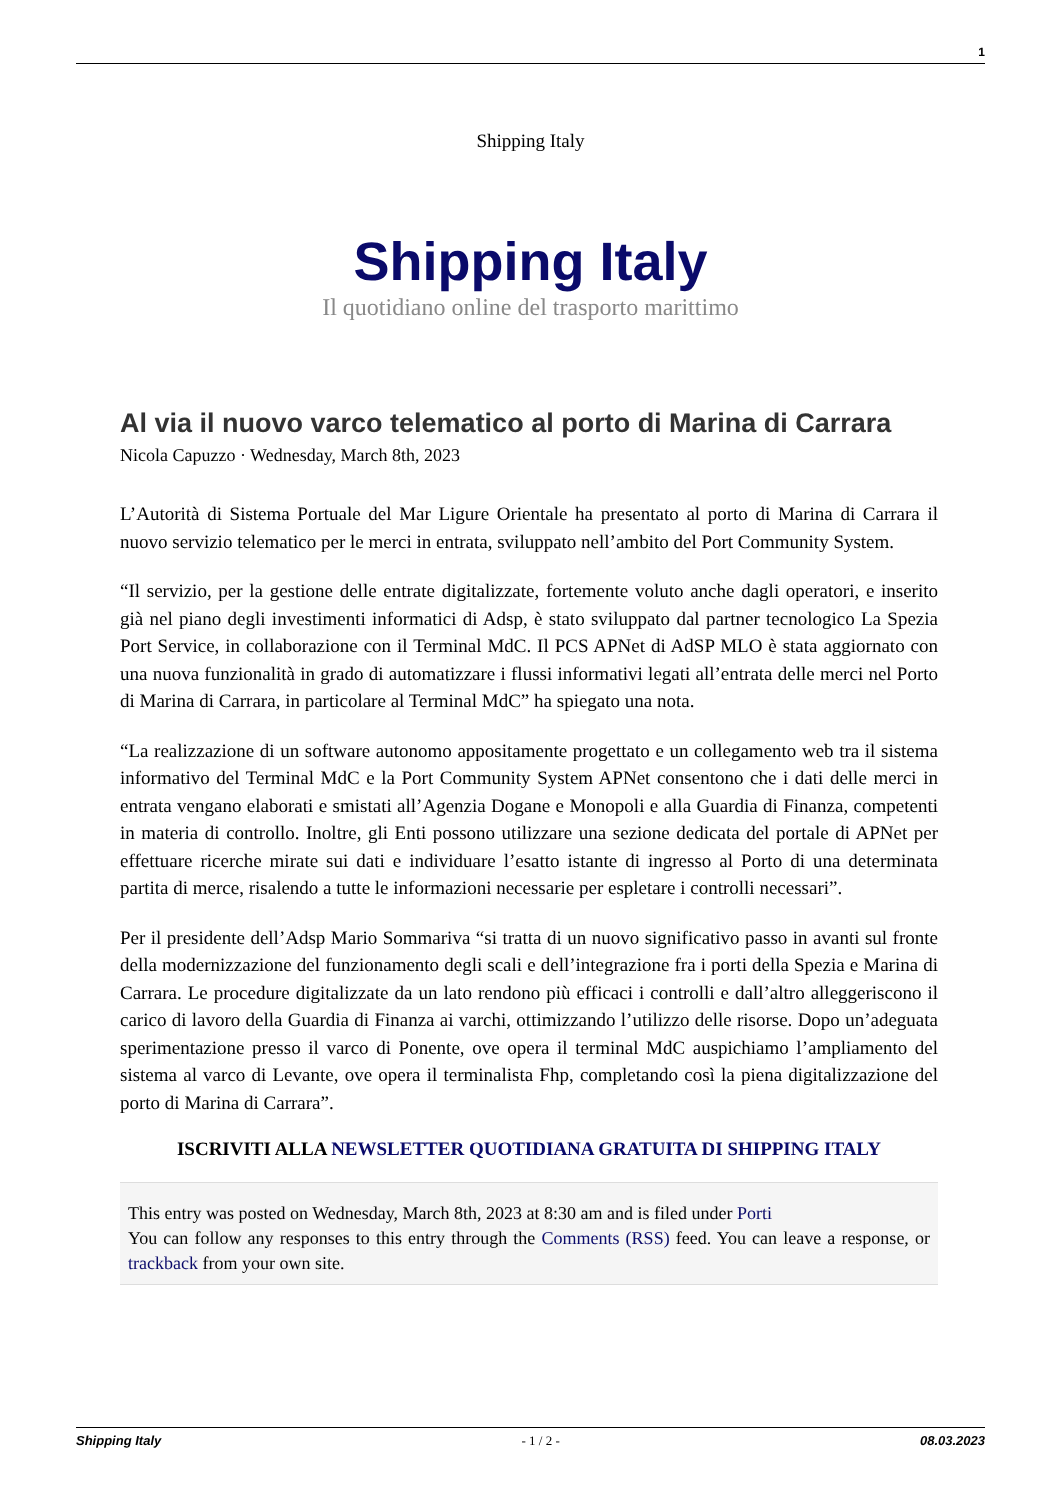1
Shipping Italy
Shipping Italy
Il quotidiano online del trasporto marittimo
Al via il nuovo varco telematico al porto di Marina di Carrara
Nicola Capuzzo · Wednesday, March 8th, 2023
L’Autorità di Sistema Portuale del Mar Ligure Orientale ha presentato al porto di Marina di Carrara il nuovo servizio telematico per le merci in entrata, sviluppato nell’ambito del Port Community System.
“Il servizio, per la gestione delle entrate digitalizzate, fortemente voluto anche dagli operatori, e inserito già nel piano degli investimenti informatici di Adsp, è stato sviluppato dal partner tecnologico La Spezia Port Service, in collaborazione con il Terminal MdC. Il PCS APNet di AdSP MLO è stata aggiornato con una nuova funzionalità in grado di automatizzare i flussi informativi legati all’entrata delle merci nel Porto di Marina di Carrara, in particolare al Terminal MdC” ha spiegato una nota.
“La realizzazione di un software autonomo appositamente progettato e un collegamento web tra il sistema informativo del Terminal MdC e la Port Community System APNet consentono che i dati delle merci in entrata vengano elaborati e smistati all’Agenzia Dogane e Monopoli e alla Guardia di Finanza, competenti in materia di controllo. Inoltre, gli Enti possono utilizzare una sezione dedicata del portale di APNet per effettuare ricerche mirate sui dati e individuare l’esatto istante di ingresso al Porto di una determinata partita di merce, risalendo a tutte le informazioni necessarie per espletare i controlli necessari”.
Per il presidente dell’Adsp Mario Sommariva “si tratta di un nuovo significativo passo in avanti sul fronte della modernizzazione del funzionamento degli scali e dell’integrazione fra i porti della Spezia e Marina di Carrara. Le procedure digitalizzate da un lato rendono più efficaci i controlli e dall’altro alleggeriscono il carico di lavoro della Guardia di Finanza ai varchi, ottimizzando l’utilizzo delle risorse. Dopo un’adeguata sperimentazione presso il varco di Ponente, ove opera il terminal MdC auspichiamo l’ampliamento del sistema al varco di Levante, ove opera il terminalista Fhp, completando così la piena digitalizzazione del porto di Marina di Carrara”.
ISCRIVITI ALLA NEWSLETTER QUOTIDIANA GRATUITA DI SHIPPING ITALY
This entry was posted on Wednesday, March 8th, 2023 at 8:30 am and is filed under Porti
You can follow any responses to this entry through the Comments (RSS) feed. You can leave a response, or trackback from your own site.
Shipping Italy - 1 / 2 - 08.03.2023